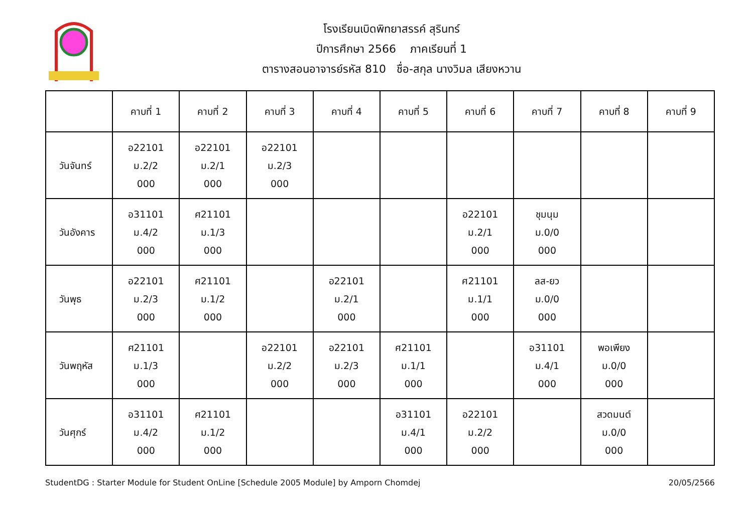โรงเรียนเบิดพิทยาสรรค์ สุรินทร์
ปีการศึกษา 2566 ภาคเรียนที่ 1
ตารางสอนอาจารย์รหัส 810 ชื่อ-สกุล นางวิมล เสียงหวาน
| | คาบที่ 1 | คาบที่ 2 | คาบที่ 3 | คาบที่ 4 | คาบที่ 5 | คาบที่ 6 | คาบที่ 7 | คาบที่ 8 | คาบที่ 9 |
| --- | --- | --- | --- | --- | --- | --- | --- | --- | --- |
| วันจันทร์ | อ22101 ม.2/2 000 | อ22101 ม.2/1 000 | อ22101 ม.2/3 000 | | | | | | |
| วันอังคาร | อ31101 ม.4/2 000 | ศ21101 ม.1/3 000 | | | | อ22101 ม.2/1 000 | ชุมนุม ม.0/0 000 | | |
| วันพุธ | อ22101 ม.2/3 000 | ศ21101 ม.1/2 000 | | อ22101 ม.2/1 000 | | ศ21101 ม.1/1 000 | ลส-ยว ม.0/0 000 | | |
| วันพฤหัส | ศ21101 ม.1/3 000 | | อ22101 ม.2/2 000 | อ22101 ม.2/3 000 | ศ21101 ม.1/1 000 | | อ31101 ม.4/1 000 | พอเพียง ม.0/0 000 | |
| วันศุกร์ | อ31101 ม.4/2 000 | ศ21101 ม.1/2 000 | | | อ31101 ม.4/1 000 | อ22101 ม.2/2 000 | | สวดมนต์ ม.0/0 000 | |
StudentDG : Starter Module for Student OnLine [Schedule 2005 Module] by Amporn Chomdej 20/05/2566